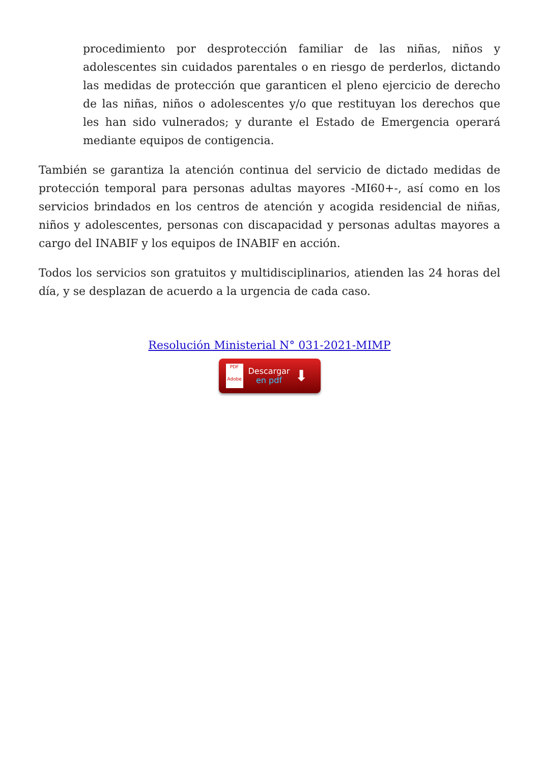procedimiento por desprotección familiar de las niñas, niños y adolescentes sin cuidados parentales o en riesgo de perderlos, dictando las medidas de protección que garanticen el pleno ejercicio de derecho de las niñas, niños o adolescentes y/o que restituyan los derechos que les han sido vulnerados; y durante el Estado de Emergencia operará mediante equipos de contigencia.
También se garantiza la atención continua del servicio de dictado medidas de protección temporal para personas adultas mayores -MI60+-, así como en los servicios brindados en los centros de atención y acogida residencial de niñas, niños y adolescentes, personas con discapacidad y personas adultas mayores a cargo del INABIF y los equipos de INABIF en acción.
Todos los servicios son gratuitos y multidisciplinarios, atienden las 24 horas del día, y se desplazan de acuerdo a la urgencia de cada caso.
Resolución Ministerial N° 031-2021-MIMP
PDF
Adobe
Descargar
en pdf
⬇